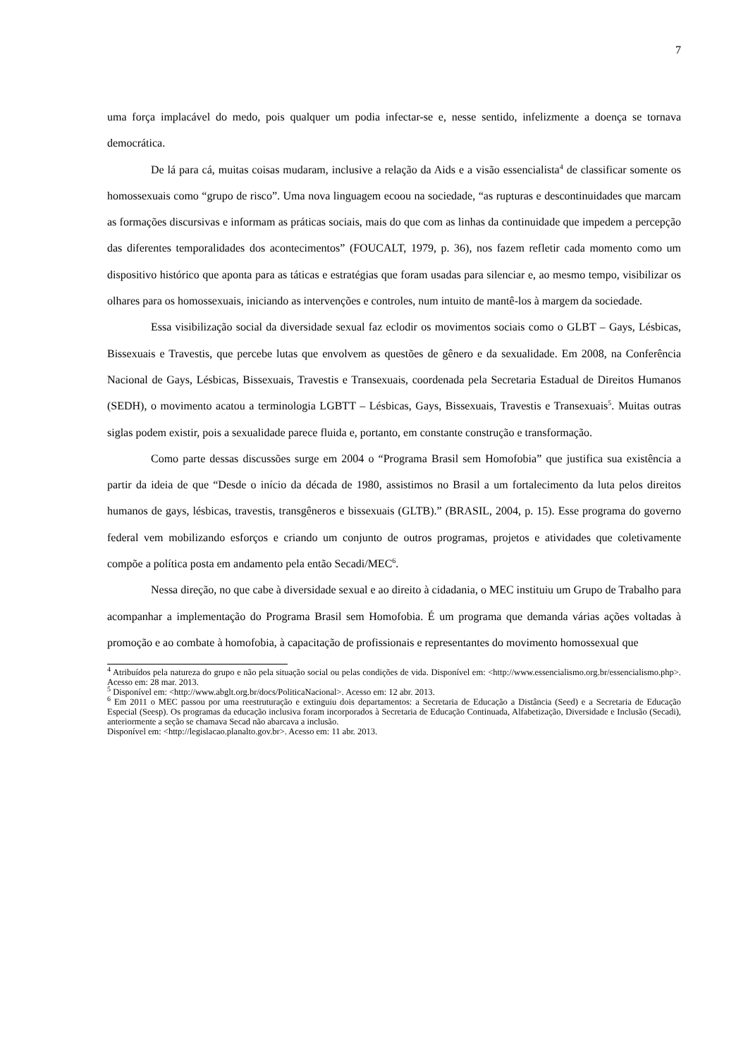7
uma força implacável do medo, pois qualquer um podia infectar-se e, nesse sentido, infelizmente a doença se tornava democrática.
De lá para cá, muitas coisas mudaram, inclusive a relação da Aids e a visão essencialista<sup>4</sup> de classificar somente os homossexuais como “grupo de risco”. Uma nova linguagem ecoou na sociedade, “as rupturas e descontinuidades que marcam as formações discursivas e informam as práticas sociais, mais do que com as linhas da continuidade que impedem a percepção das diferentes temporalidades dos acontecimentos” (FOUCALT, 1979, p. 36), nos fazem refletir cada momento como um dispositivo histórico que aponta para as táticas e estratégias que foram usadas para silenciar e, ao mesmo tempo, visibilizar os olhares para os homossexuais, iniciando as intervenções e controles, num intuito de mantê-los à margem da sociedade.
Essa visibilização social da diversidade sexual faz eclodir os movimentos sociais como o GLBT – Gays, Lésbicas, Bissexuais e Travestis, que percebe lutas que envolvem as questões de gênero e da sexualidade. Em 2008, na Conferência Nacional de Gays, Lésbicas, Bissexuais, Travestis e Transexuais, coordenada pela Secretaria Estadual de Direitos Humanos (SEDH), o movimento acatou a terminologia LGBTT – Lésbicas, Gays, Bissexuais, Travestis e Transexuais<sup>5</sup>. Muitas outras siglas podem existir, pois a sexualidade parece fluida e, portanto, em constante construção e transformação.
Como parte dessas discussões surge em 2004 o “Programa Brasil sem Homofobia” que justifica sua existência a partir da ideia de que “Desde o início da década de 1980, assistimos no Brasil a um fortalecimento da luta pelos direitos humanos de gays, lésbicas, travestis, transgêneros e bissexuais (GLTB).” (BRASIL, 2004, p. 15). Esse programa do governo federal vem mobilizando esforços e criando um conjunto de outros programas, projetos e atividades que coletivamente compõe a política posta em andamento pela então Secadi/MEC<sup>6</sup>.
Nessa direção, no que cabe à diversidade sexual e ao direito à cidadania, o MEC instituiu um Grupo de Trabalho para acompanhar a implementação do Programa Brasil sem Homofobia. É um programa que demanda várias ações voltadas à promoção e ao combate à homofobia, à capacitação de profissionais e representantes do movimento homossexual que
<sup>4</sup> Atribuídos pela natureza do grupo e não pela situação social ou pelas condições de vida. Disponível em: <http://www.essencialismo.org.br/essencialismo.php>. Acesso em: 28 mar. 2013.
<sup>5</sup> Disponível em: <http://www.abglt.org.br/docs/PoliticaNacional>. Acesso em: 12 abr. 2013.
<sup>6</sup> Em 2011 o MEC passou por uma reestruturação e extinguiu dois departamentos: a Secretaria de Educação a Distância (Seed) e a Secretaria de Educação Especial (Seesp). Os programas da educação inclusiva foram incorporados à Secretaria de Educação Continuada, Alfabetização, Diversidade e Inclusão (Secadi), anteriormente a seção se chamava Secad não abarcava a inclusão.
Disponível em: <http://legislacao.planalto.gov.br>. Acesso em: 11 abr. 2013.